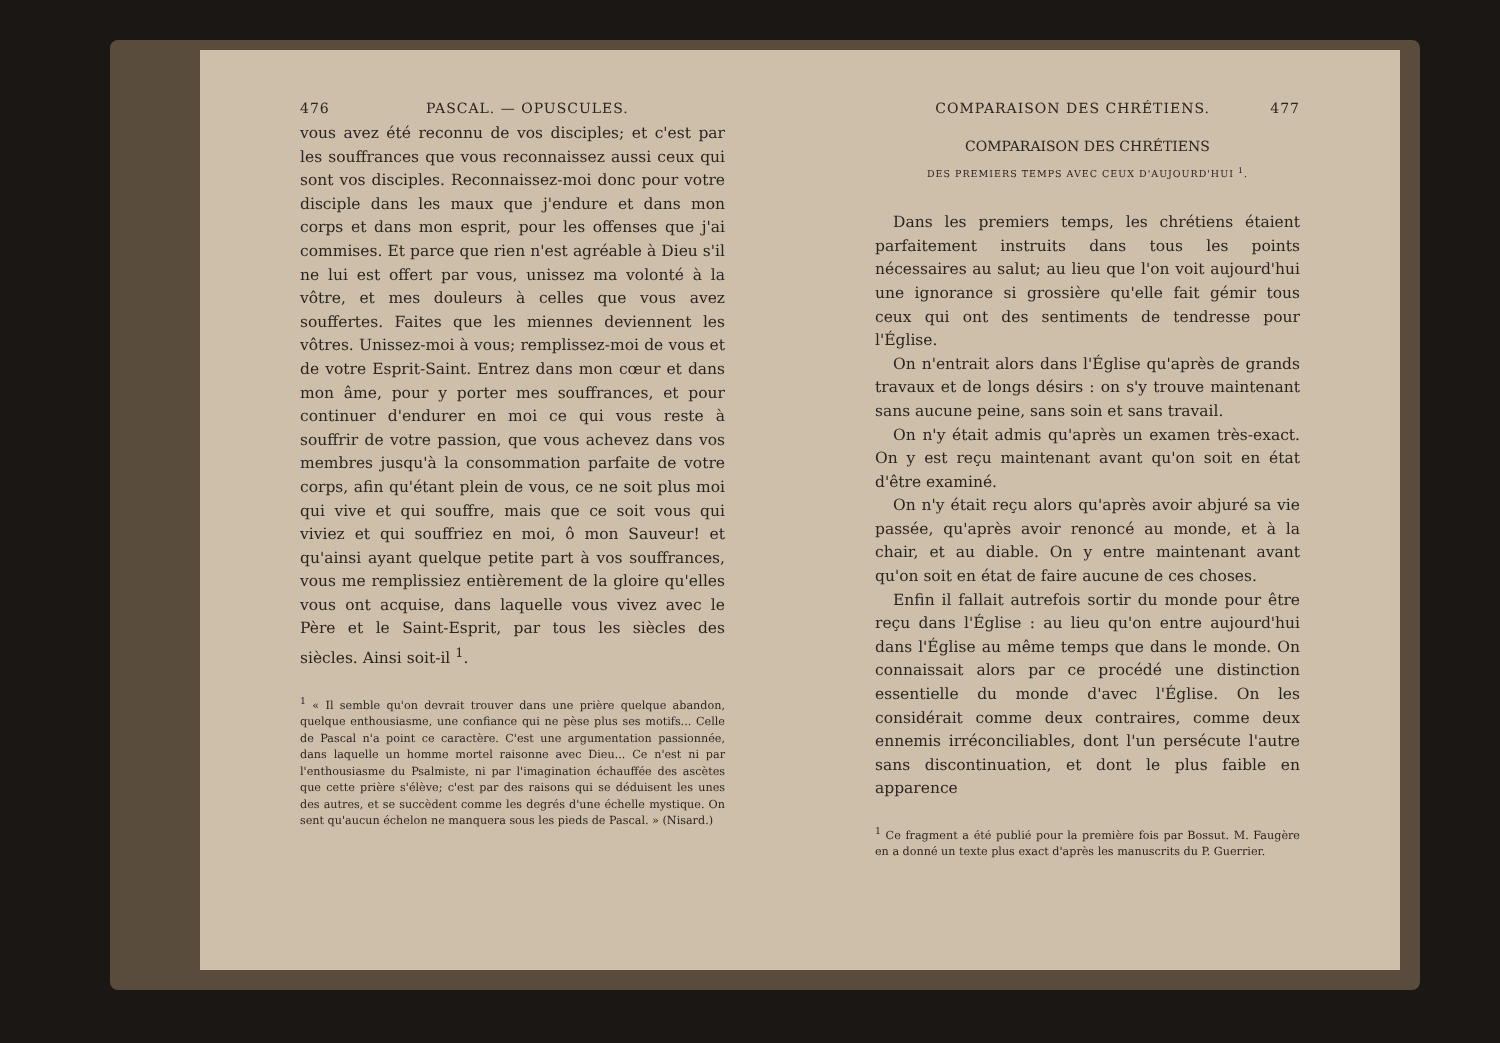476 PASCAL. — OPUSCULES.
vous avez été reconnu de vos disciples; et c'est par les souffrances que vous reconnaissez aussi ceux qui sont vos disciples. Reconnaissez-moi donc pour votre disciple dans les maux que j'endure et dans mon corps et dans mon esprit, pour les offenses que j'ai commises. Et parce que rien n'est agréable à Dieu s'il ne lui est offert par vous, unissez ma volonté à la vôtre, et mes douleurs à celles que vous avez souffertes. Faites que les miennes deviennent les vôtres. Unissez-moi à vous; remplissez-moi de vous et de votre Esprit-Saint. Entrez dans mon cœur et dans mon âme, pour y porter mes souffrances, et pour continuer d'endurer en moi ce qui vous reste à souffrir de votre passion, que vous achevez dans vos membres jusqu'à la consommation parfaite de votre corps, afin qu'étant plein de vous, ce ne soit plus moi qui vive et qui souffre, mais que ce soit vous qui viviez et qui souffriez en moi, ô mon Sauveur! et qu'ainsi ayant quelque petite part à vos souffrances, vous me remplissiez entièrement de la gloire qu'elles vous ont acquise, dans laquelle vous vivez avec le Père et le Saint-Esprit, par tous les siècles des siècles. Ainsi soit-il <sup>1</sup>.
<sup>1</sup> « Il semble qu'on devrait trouver dans une prière quelque abandon, quelque enthousiasme, une confiance qui ne pèse plus ses motifs... Celle de Pascal n'a point ce caractère. C'est une argumentation passionnée, dans laquelle un homme mortel raisonne avec Dieu... Ce n'est ni par l'enthousiasme du Psalmiste, ni par l'imagination échauffée des ascètes que cette prière s'élève; c'est par des raisons qui se déduisent les unes des autres, et se succèdent comme les degrés d'une échelle mystique. On sent qu'aucun échelon ne manquera sous les pieds de Pascal. » (Nisard.)
COMPARAISON DES CHRÉTIENS. 477
COMPARAISON DES CHRÉTIENS
DES PREMIERS TEMPS AVEC CEUX D'AUJOURD'HUI <sup>1</sup>.
Dans les premiers temps, les chrétiens étaient parfaitement instruits dans tous les points nécessaires au salut; au lieu que l'on voit aujourd'hui une ignorance si grossière qu'elle fait gémir tous ceux qui ont des sentiments de tendresse pour l'Église.
On n'entrait alors dans l'Église qu'après de grands travaux et de longs désirs : on s'y trouve maintenant sans aucune peine, sans soin et sans travail.
On n'y était admis qu'après un examen très-exact. On y est reçu maintenant avant qu'on soit en état d'être examiné.
On n'y était reçu alors qu'après avoir abjuré sa vie passée, qu'après avoir renoncé au monde, et à la chair, et au diable. On y entre maintenant avant qu'on soit en état de faire aucune de ces choses.
Enfin il fallait autrefois sortir du monde pour être reçu dans l'Église : au lieu qu'on entre aujourd'hui dans l'Église au même temps que dans le monde. On connaissait alors par ce procédé une distinction essentielle du monde d'avec l'Église. On les considérait comme deux contraires, comme deux ennemis irréconciliables, dont l'un persécute l'autre sans discontinuation, et dont le plus faible en apparence
<sup>1</sup> Ce fragment a été publié pour la première fois par Bossut. M. Faugère en a donné un texte plus exact d'après les manuscrits du P. Guerrier.